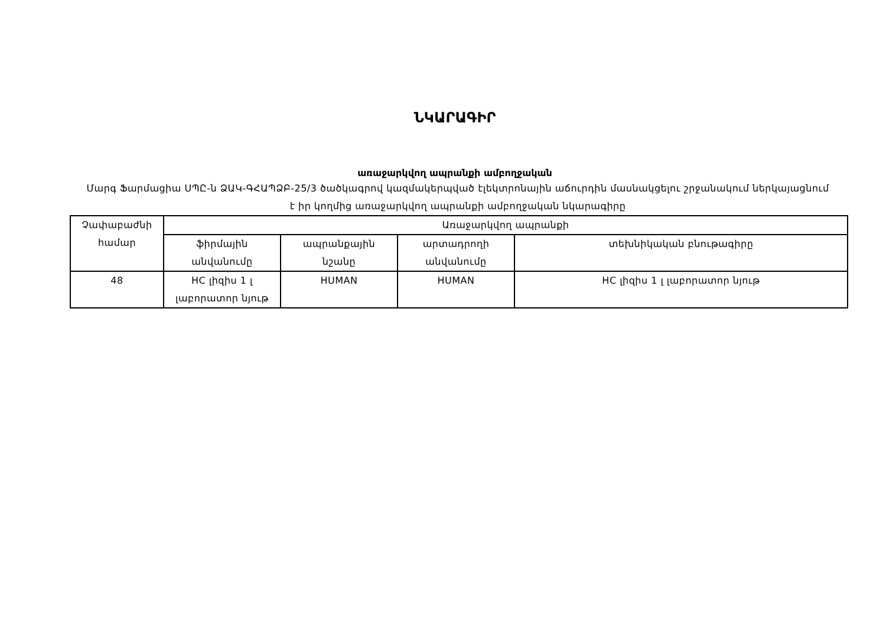ՆԿԱՐԱԳԻՐ
առաջարկվող ապրանքի ամբողջական
Մարգ Ֆարմացիա ՍՊԸ-ն ՁԱԿ-ԳՀԱՊՁԲ-25/3 ծածկագրով կազմակերպված էլեկտրոնային աճուրդին մասնակցելու շրջանակում ներկայացնում է իր կողմից առաջարկվող ապրանքի ամբողջական նկարագիրը
| Չափաբաժնի համար | Առաջարկվող ապրանքի | | | |
| | ֆիրմային անվանումը | ապրանքային նշանը | արտադրողի անվանումը | տեխնիկական բնութագիրը |
| 48 | HC լիզիս 1 լ լաբորատոր նյութ | HUMAN | HUMAN | HC լիզիս 1 լ լաբորատոր նյութ |